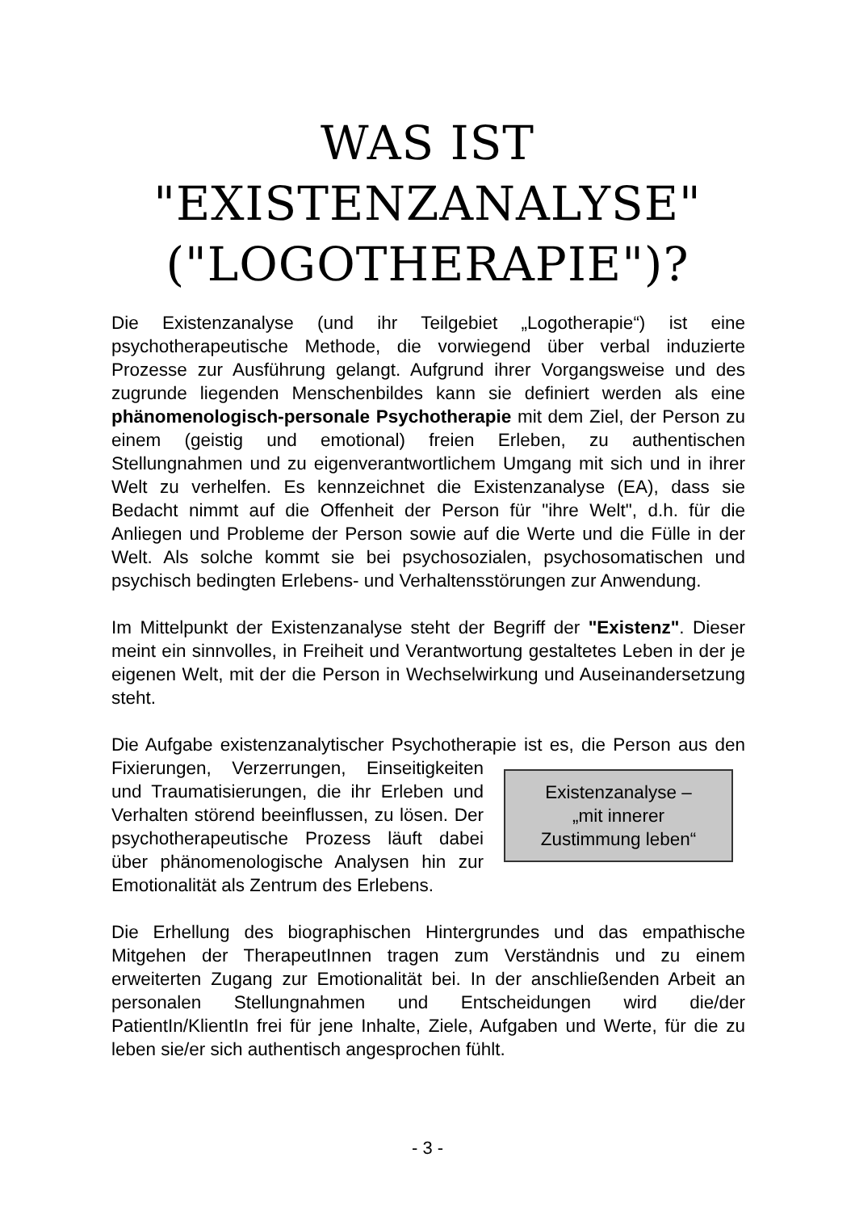WAS IST
"EXISTENZANALYSE"
("LOGOTHERAPIE")?
Die Existenzanalyse (und ihr Teilgebiet „Logotherapie“) ist eine psychotherapeutische Methode, die vorwiegend über verbal induzierte Prozesse zur Ausführung gelangt. Aufgrund ihrer Vorgangsweise und des zugrunde liegenden Menschenbildes kann sie definiert werden als eine phänomenologisch-personale Psychotherapie mit dem Ziel, der Person zu einem (geistig und emotional) freien Erleben, zu authentischen Stellungnahmen und zu eigenverantwortlichem Umgang mit sich und in ihrer Welt zu verhelfen. Es kennzeichnet die Existenzanalyse (EA), dass sie Bedacht nimmt auf die Offenheit der Person für "ihre Welt", d.h. für die Anliegen und Probleme der Person sowie auf die Werte und die Fülle in der Welt. Als solche kommt sie bei psychosozialen, psychosomatischen und psychisch bedingten Erlebens- und Verhaltensstörungen zur Anwendung.
Im Mittelpunkt der Existenzanalyse steht der Begriff der "Existenz". Dieser meint ein sinnvolles, in Freiheit und Verantwortung gestaltetes Leben in der je eigenen Welt, mit der die Person in Wechselwirkung und Auseinandersetzung steht.
Die Aufgabe existenzanalytischer Psychotherapie ist es, die Person aus Existenzanalyse –
„mit innerer
Zustimmung leben“den Fixierungen, Verzerrungen, Einseitigkeiten und Traumatisierungen, die ihr Erleben und Verhalten störend beeinflussen, zu lösen. Der psychotherapeutische Prozess läuft dabei über phänomenologische Analysen hin zur Emotionalität als Zentrum des Erlebens.
Die Erhellung des biographischen Hintergrundes und das empathische Mitgehen der TherapeutInnen tragen zum Verständnis und zu einem erweiterten Zugang zur Emotionalität bei. In der anschließenden Arbeit an personalen Stellungnahmen und Entscheidungen wird die/der PatientIn/KlientIn frei für jene Inhalte, Ziele, Aufgaben und Werte, für die zu leben sie/er sich authentisch angesprochen fühlt.
- 3 -